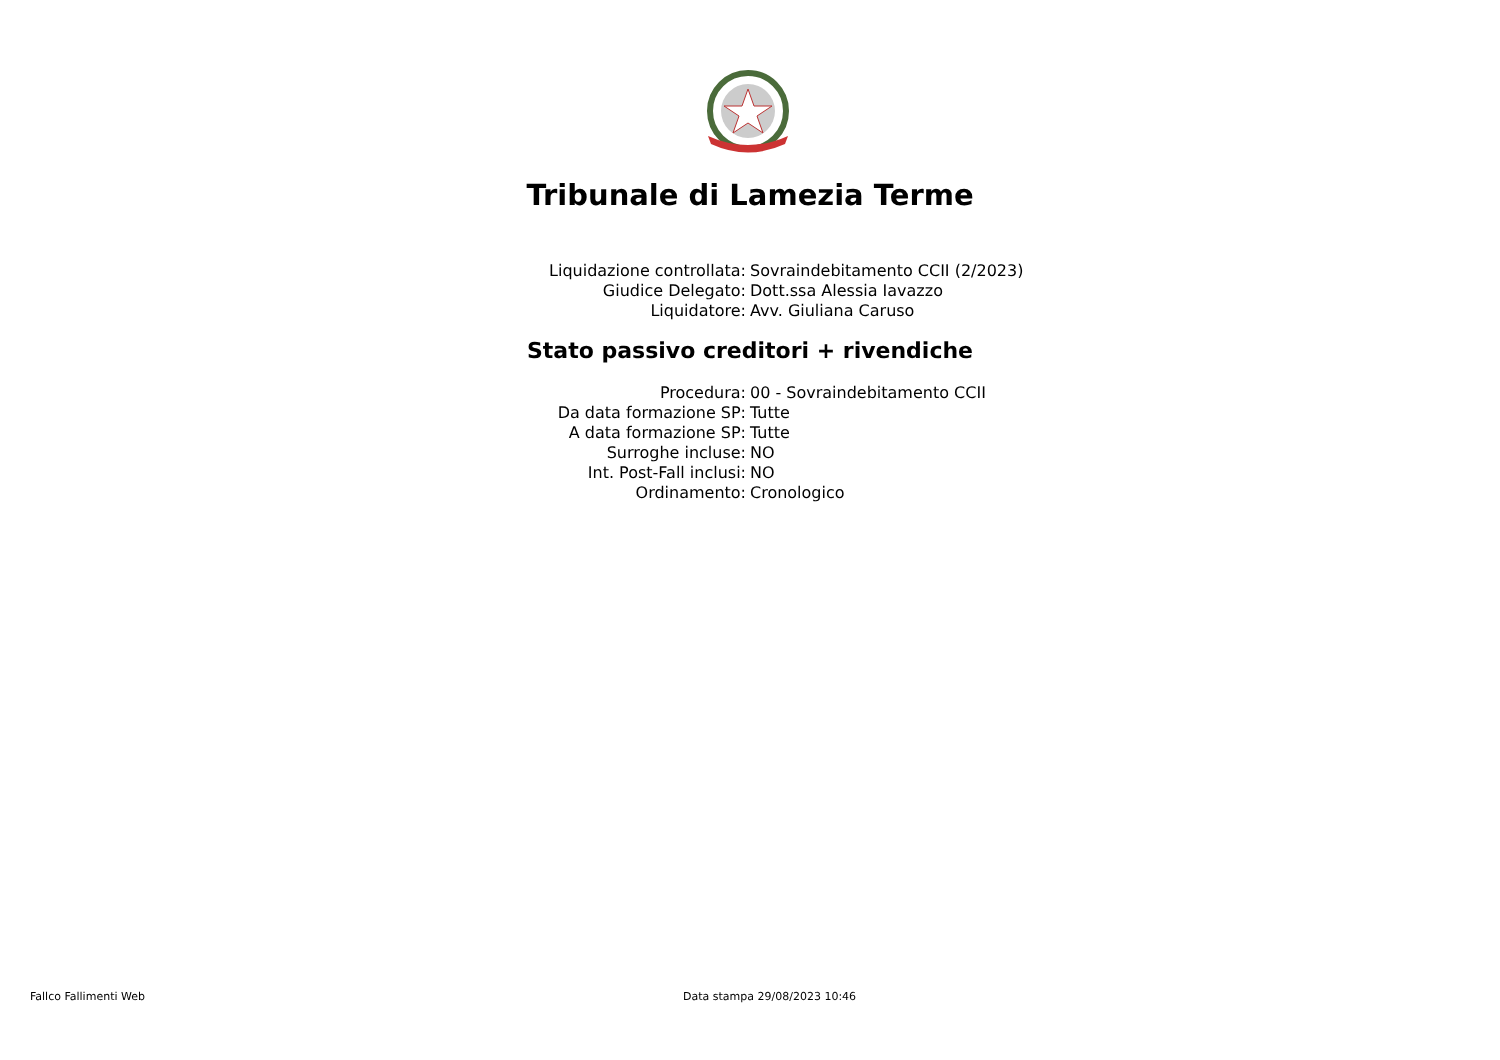Tribunale di Lamezia Terme
| Liquidazione controllata: | Sovraindebitamento CCII (2/2023) |
| Giudice Delegato: | Dott.ssa Alessia Iavazzo |
| Liquidatore: | Avv. Giuliana Caruso |
Stato passivo creditori + rivendiche
| Procedura: | 00 - Sovraindebitamento CCII |
| Da data formazione SP: | Tutte |
| A data formazione SP: | Tutte |
| Surroghe incluse: | NO |
| Int. Post-Fall inclusi: | NO |
| Ordinamento: | Cronologico |
Fallco Fallimenti Web Data stampa 29/08/2023 10:46